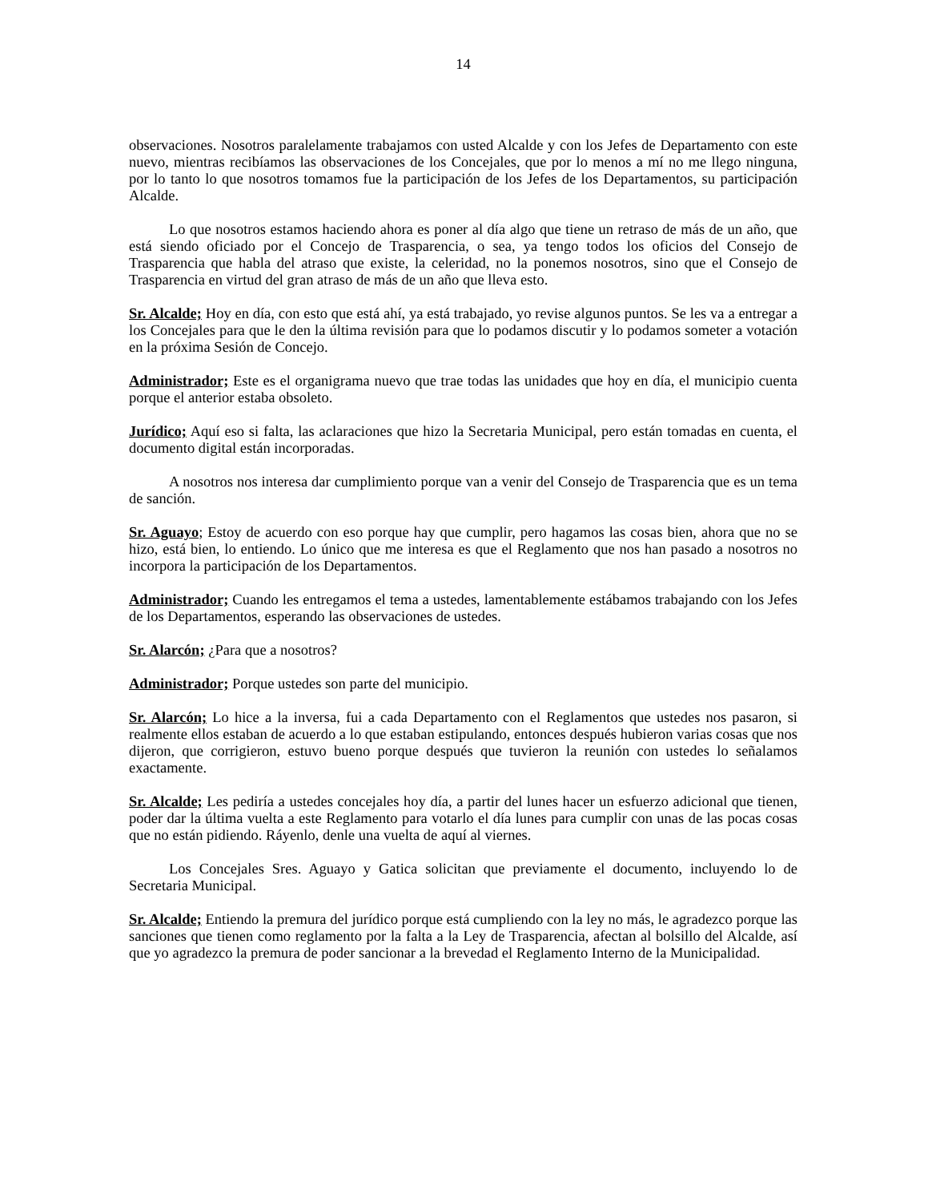14
observaciones. Nosotros paralelamente trabajamos con usted Alcalde y con los Jefes de Departamento con este nuevo, mientras recibíamos las observaciones de los Concejales, que por lo menos a mí no me llego ninguna, por lo tanto lo que nosotros tomamos fue la participación de los Jefes de los Departamentos, su participación Alcalde.
Lo que nosotros estamos haciendo ahora es poner al día algo que tiene un retraso de más de un año, que está siendo oficiado por el Concejo de Trasparencia, o sea, ya tengo todos los oficios del Consejo de Trasparencia que habla del atraso que existe, la celeridad, no la ponemos nosotros, sino que el Consejo de Trasparencia en virtud del gran atraso de más de un año que lleva esto.
Sr. Alcalde; Hoy en día, con esto que está ahí, ya está trabajado, yo revise algunos puntos. Se les va a entregar a los Concejales para que le den la última revisión para que lo podamos discutir y lo podamos someter a votación en la próxima Sesión de Concejo.
Administrador; Este es el organigrama nuevo que trae todas las unidades que hoy en día, el municipio cuenta porque el anterior estaba obsoleto.
Jurídico; Aquí eso si falta, las aclaraciones que hizo la Secretaria Municipal, pero están tomadas en cuenta, el documento digital están incorporadas.
A nosotros nos interesa dar cumplimiento porque van a venir del Consejo de Trasparencia que es un tema de sanción.
Sr. Aguayo; Estoy de acuerdo con eso porque hay que cumplir, pero hagamos las cosas bien, ahora que no se hizo, está bien, lo entiendo. Lo único que me interesa es que el Reglamento que nos han pasado a nosotros no incorpora la participación de los Departamentos.
Administrador; Cuando les entregamos el tema a ustedes, lamentablemente estábamos trabajando con los Jefes de los Departamentos, esperando las observaciones de ustedes.
Sr. Alarcón; ¿Para que a nosotros?
Administrador; Porque ustedes son parte del municipio.
Sr. Alarcón; Lo hice a la inversa, fui a cada Departamento con el Reglamentos que ustedes nos pasaron, si realmente ellos estaban de acuerdo a lo que estaban estipulando, entonces después hubieron varias cosas que nos dijeron, que corrigieron, estuvo bueno porque después que tuvieron la reunión con ustedes lo señalamos exactamente.
Sr. Alcalde; Les pediría a ustedes concejales hoy día, a partir del lunes hacer un esfuerzo adicional que tienen, poder dar la última vuelta a este Reglamento para votarlo el día lunes para cumplir con unas de las pocas cosas que no están pidiendo. Ráyenlo, denle una vuelta de aquí al viernes.
Los Concejales Sres. Aguayo y Gatica solicitan que previamente el documento, incluyendo lo de Secretaria Municipal.
Sr. Alcalde; Entiendo la premura del jurídico porque está cumpliendo con la ley no más, le agradezco porque las sanciones que tienen como reglamento por la falta a la Ley de Trasparencia, afectan al bolsillo del Alcalde, así que yo agradezco la premura de poder sancionar a la brevedad el Reglamento Interno de la Municipalidad.